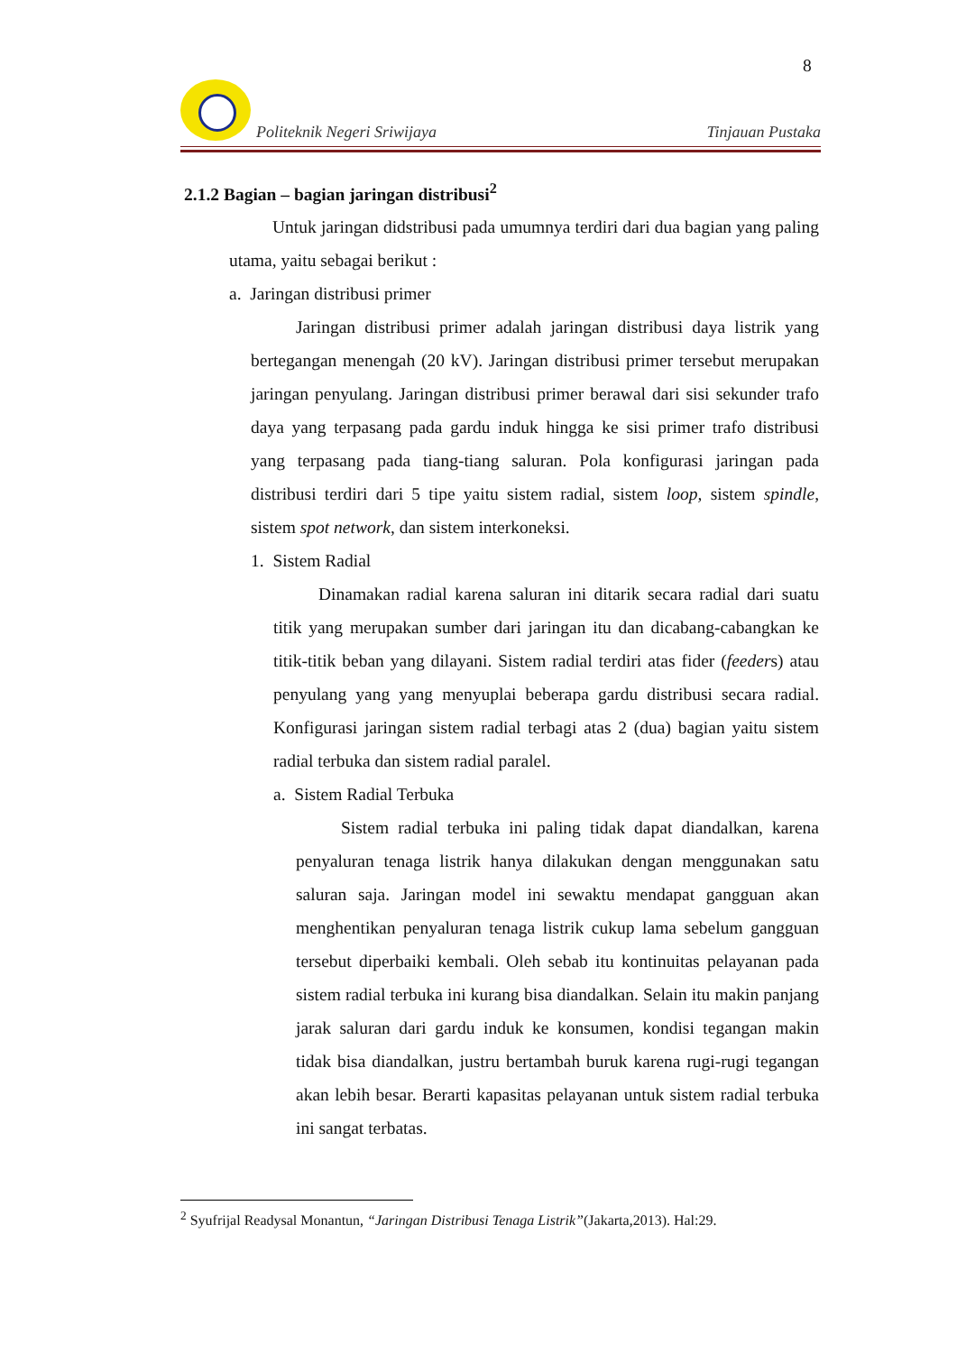8
Politeknik Negeri Sriwijaya Tinjauan Pustaka
2.1.2 Bagian – bagian jaringan distribusi<sup>2</sup>
Untuk jaringan didstribusi pada umumnya terdiri dari dua bagian yang paling utama, yaitu sebagai berikut :
a. Jaringan distribusi primer
Jaringan distribusi primer adalah jaringan distribusi daya listrik yang bertegangan menengah (20 kV). Jaringan distribusi primer tersebut merupakan jaringan penyulang. Jaringan distribusi primer berawal dari sisi sekunder trafo daya yang terpasang pada gardu induk hingga ke sisi primer trafo distribusi yang terpasang pada tiang-tiang saluran. Pola konfigurasi jaringan pada distribusi terdiri dari 5 tipe yaitu sistem radial, sistem loop, sistem spindle, sistem spot network, dan sistem interkoneksi.
1. Sistem Radial
Dinamakan radial karena saluran ini ditarik secara radial dari suatu titik yang merupakan sumber dari jaringan itu dan dicabang-cabangkan ke titik-titik beban yang dilayani. Sistem radial terdiri atas fider (feeders) atau penyulang yang yang menyuplai beberapa gardu distribusi secara radial. Konfigurasi jaringan sistem radial terbagi atas 2 (dua) bagian yaitu sistem radial terbuka dan sistem radial paralel.
a. Sistem Radial Terbuka
Sistem radial terbuka ini paling tidak dapat diandalkan, karena penyaluran tenaga listrik hanya dilakukan dengan menggunakan satu saluran saja. Jaringan model ini sewaktu mendapat gangguan akan menghentikan penyaluran tenaga listrik cukup lama sebelum gangguan tersebut diperbaiki kembali. Oleh sebab itu kontinuitas pelayanan pada sistem radial terbuka ini kurang bisa diandalkan. Selain itu makin panjang jarak saluran dari gardu induk ke konsumen, kondisi tegangan makin tidak bisa diandalkan, justru bertambah buruk karena rugi-rugi tegangan akan lebih besar. Berarti kapasitas pelayanan untuk sistem radial terbuka ini sangat terbatas.
<sup>2</sup> Syufrijal Readysal Monantun, “Jaringan Distribusi Tenaga Listrik”(Jakarta,2013). Hal:29.